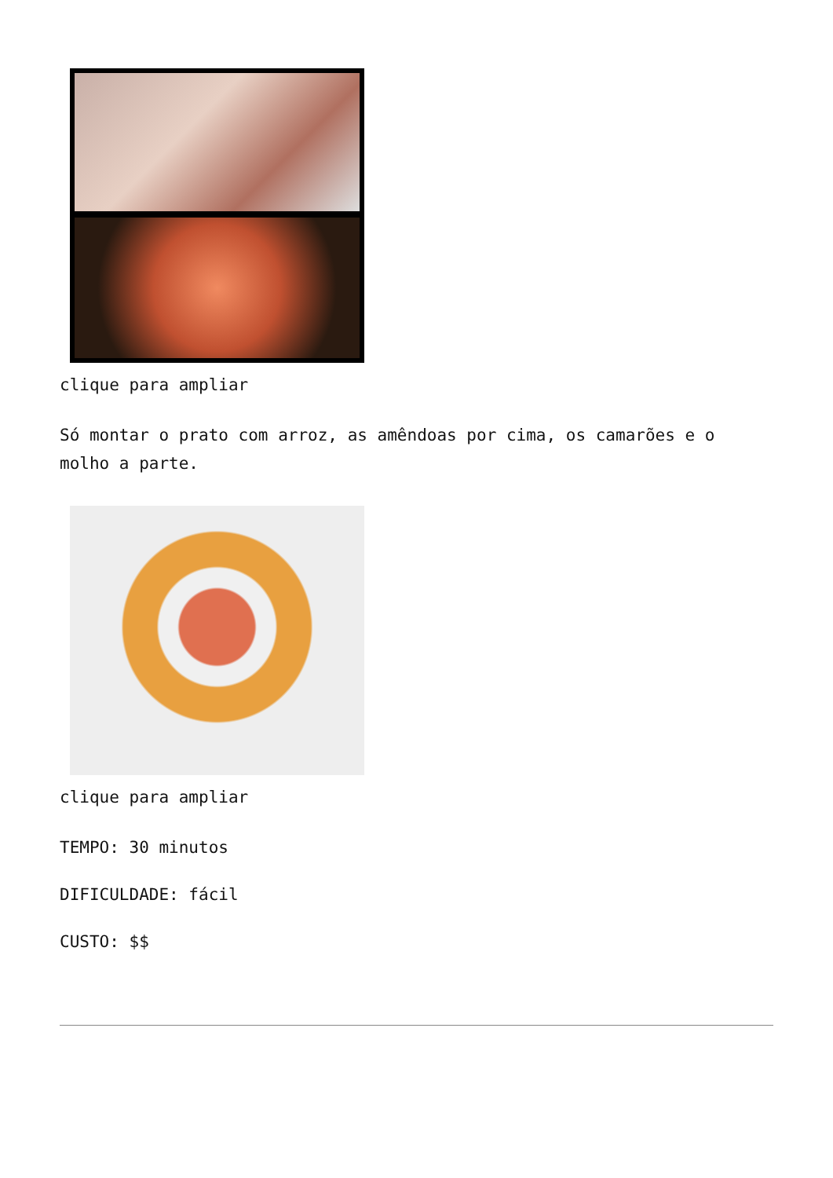clique para ampliar
Só montar o prato com arroz, as amêndoas por cima, os camarões e o molho a parte.
clique para ampliar
TEMPO: 30 minutos
DIFICULDADE: fácil
CUSTO: $$